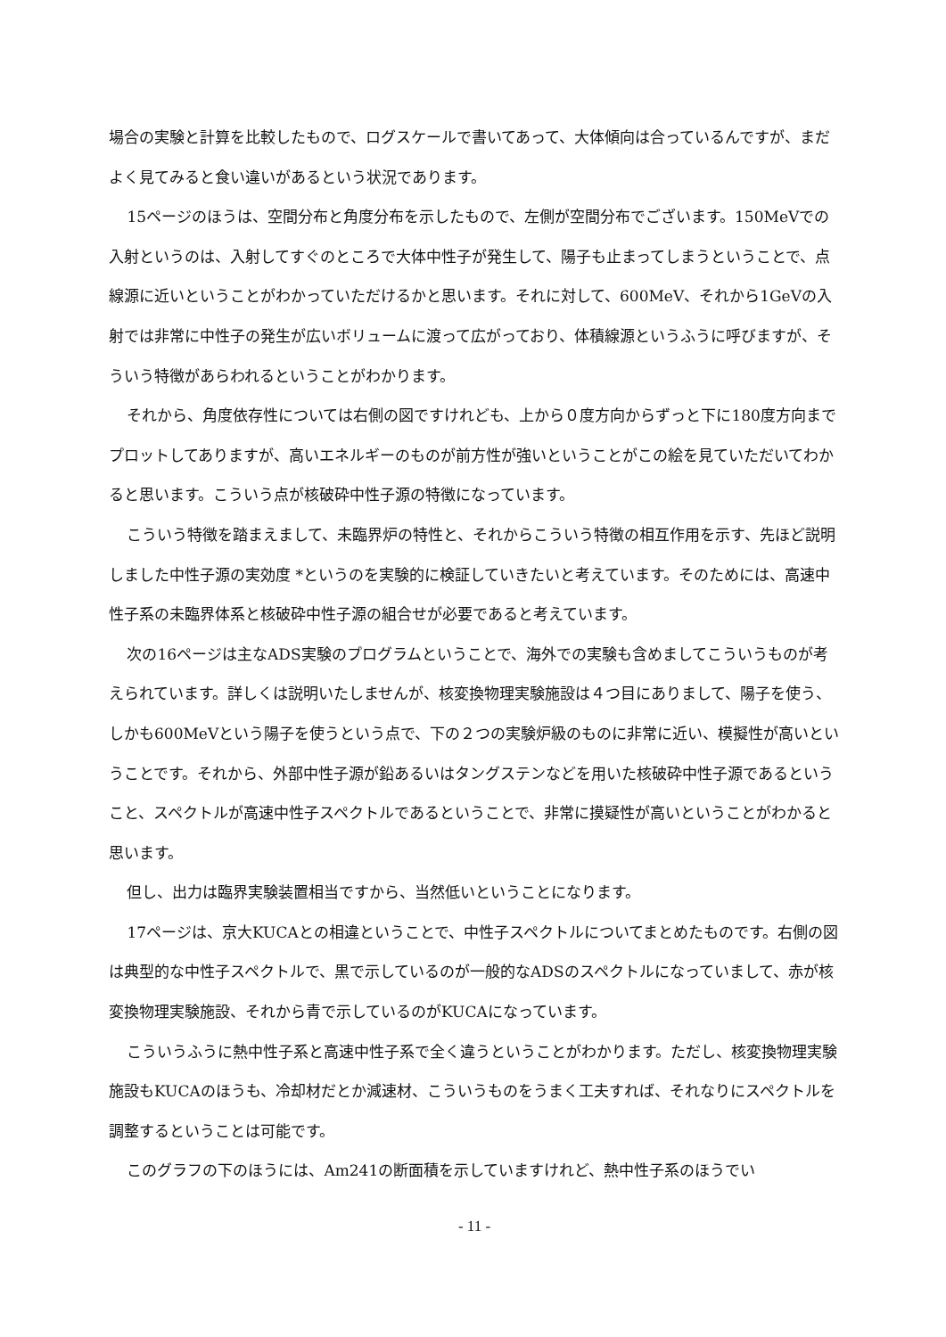場合の実験と計算を比較したもので、ログスケールで書いてあって、大体傾向は合っているんですが、まだよく見てみると食い違いがあるという状況であります。
15ページのほうは、空間分布と角度分布を示したもので、左側が空間分布でございます。150MeVでの入射というのは、入射してすぐのところで大体中性子が発生して、陽子も止まってしまうということで、点線源に近いということがわかっていただけるかと思います。それに対して、600MeV、それから1GeVの入射では非常に中性子の発生が広いボリュームに渡って広がっており、体積線源というふうに呼びますが、そういう特徴があらわれるということがわかります。
それから、角度依存性については右側の図ですけれども、上から０度方向からずっと下に180度方向までプロットしてありますが、高いエネルギーのものが前方性が強いということがこの絵を見ていただいてわかると思います。こういう点が核破砕中性子源の特徴になっています。
こういう特徴を踏まえまして、未臨界炉の特性と、それからこういう特徴の相互作用を示す、先ほど説明しました中性子源の実効度 *というのを実験的に検証していきたいと考えています。そのためには、高速中性子系の未臨界体系と核破砕中性子源の組合せが必要であると考えています。
次の16ページは主なADS実験のプログラムということで、海外での実験も含めましてこういうものが考えられています。詳しくは説明いたしませんが、核変換物理実験施設は４つ目にありまして、陽子を使う、しかも600MeVという陽子を使うという点で、下の２つの実験炉級のものに非常に近い、模擬性が高いということです。それから、外部中性子源が鉛あるいはタングステンなどを用いた核破砕中性子源であるということ、スペクトルが高速中性子スペクトルであるということで、非常に摸疑性が高いということがわかると思います。
但し、出力は臨界実験装置相当ですから、当然低いということになります。
17ページは、京大KUCAとの相違ということで、中性子スペクトルについてまとめたものです。右側の図は典型的な中性子スペクトルで、黒で示しているのが一般的なADSのスペクトルになっていまして、赤が核変換物理実験施設、それから青で示しているのがKUCAになっています。
こういうふうに熱中性子系と高速中性子系で全く違うということがわかります。ただし、核変換物理実験施設もKUCAのほうも、冷却材だとか減速材、こういうものをうまく工夫すれば、それなりにスペクトルを調整するということは可能です。
このグラフの下のほうには、Am241の断面積を示していますけれど、熱中性子系のほうでい
- 11 -